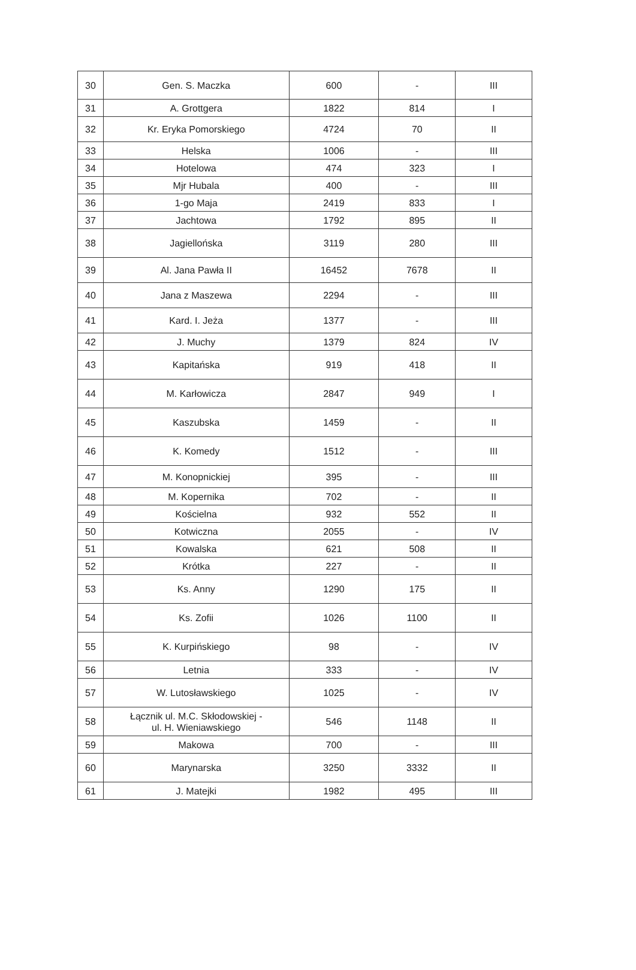| 30 | Gen. S. Maczka | 600 | - | III |
| 31 | A. Grottgera | 1822 | 814 | I |
| 32 | Kr. Eryka Pomorskiego | 4724 | 70 | II |
| 33 | Helska | 1006 | - | III |
| 34 | Hotelowa | 474 | 323 | I |
| 35 | Mjr Hubala | 400 | - | III |
| 36 | 1-go Maja | 2419 | 833 | I |
| 37 | Jachtowa | 1792 | 895 | II |
| 38 | Jagiellońska | 3119 | 280 | III |
| 39 | Al. Jana Pawła II | 16452 | 7678 | II |
| 40 | Jana z Maszewa | 2294 | - | III |
| 41 | Kard. I. Jeża | 1377 | - | III |
| 42 | J. Muchy | 1379 | 824 | IV |
| 43 | Kapitańska | 919 | 418 | II |
| 44 | M. Karłowicza | 2847 | 949 | I |
| 45 | Kaszubska | 1459 | - | II |
| 46 | K. Komedy | 1512 | - | III |
| 47 | M. Konopnickiej | 395 | - | III |
| 48 | M. Kopernika | 702 | - | II |
| 49 | Kościelna | 932 | 552 | II |
| 50 | Kotwiczna | 2055 | - | IV |
| 51 | Kowalska | 621 | 508 | II |
| 52 | Krótka | 227 | - | II |
| 53 | Ks. Anny | 1290 | 175 | II |
| 54 | Ks. Zofii | 1026 | 1100 | II |
| 55 | K. Kurpińskiego | 98 | - | IV |
| 56 | Letnia | 333 | - | IV |
| 57 | W. Lutosławskiego | 1025 | - | IV |
| 58 | Łącznik ul. M.C. Skłodowskiej - ul. H. Wieniawskiego | 546 | 1148 | II |
| 59 | Makowa | 700 | - | III |
| 60 | Marynarska | 3250 | 3332 | II |
| 61 | J. Matejki | 1982 | 495 | III |